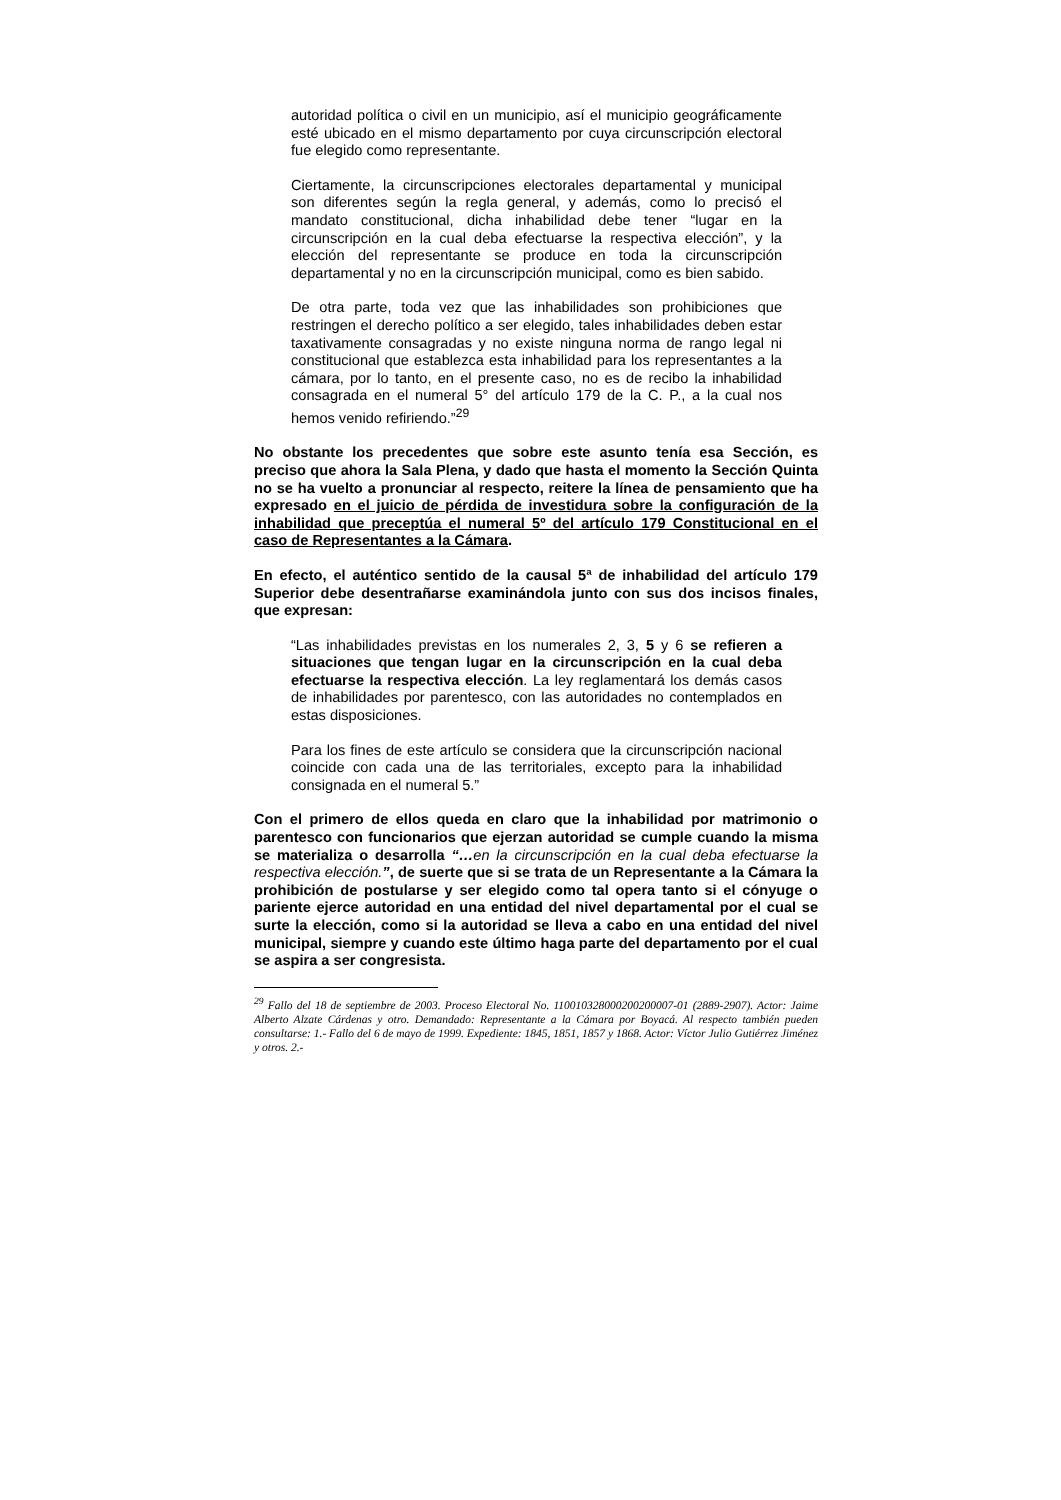autoridad política o civil en un municipio, así el municipio geográficamente esté ubicado en el mismo departamento por cuya circunscripción electoral fue elegido como representante.
Ciertamente, la circunscripciones electorales departamental y municipal son diferentes según la regla general, y además, como lo precisó el mandato constitucional, dicha inhabilidad debe tener “lugar en la circunscripción en la cual deba efectuarse la respectiva elección”, y la elección del representante se produce en toda la circunscripción departamental y no en la circunscripción municipal, como es bien sabido.
De otra parte, toda vez que las inhabilidades son prohibiciones que restringen el derecho político a ser elegido, tales inhabilidades deben estar taxativamente consagradas y no existe ninguna norma de rango legal ni constitucional que establezca esta inhabilidad para los representantes a la cámara, por lo tanto, en el presente caso, no es de recibo la inhabilidad consagrada en el numeral 5° del artículo 179 de la C. P., a la cual nos hemos venido refiriendo.”<sup>29</sup>
No obstante los precedentes que sobre este asunto tenía esa Sección, es preciso que ahora la Sala Plena, y dado que hasta el momento la Sección Quinta no se ha vuelto a pronunciar al respecto, reitere la línea de pensamiento que ha expresado en el juicio de pérdida de investidura sobre la configuración de la inhabilidad que preceptúa el numeral 5º del artículo 179 Constitucional en el caso de Representantes a la Cámara.
En efecto, el auténtico sentido de la causal 5ª de inhabilidad del artículo 179 Superior debe desentrañarse examinándola junto con sus dos incisos finales, que expresan:
“Las inhabilidades previstas en los numerales 2, 3, 5 y 6 se refieren a situaciones que tengan lugar en la circunscripción en la cual deba efectuarse la respectiva elección. La ley reglamentará los demás casos de inhabilidades por parentesco, con las autoridades no contemplados en estas disposiciones.
Para los fines de este artículo se considera que la circunscripción nacional coincide con cada una de las territoriales, excepto para la inhabilidad consignada en el numeral 5.”
Con el primero de ellos queda en claro que la inhabilidad por matrimonio o parentesco con funcionarios que ejerzan autoridad se cumple cuando la misma se materializa o desarrolla “…en la circunscripción en la cual deba efectuarse la respectiva elección.”, de suerte que si se trata de un Representante a la Cámara la prohibición de postularse y ser elegido como tal opera tanto si el cónyuge o pariente ejerce autoridad en una entidad del nivel departamental por el cual se surte la elección, como si la autoridad se lleva a cabo en una entidad del nivel municipal, siempre y cuando este último haga parte del departamento por el cual se aspira a ser congresista.
<sup>29</sup> Fallo del 18 de septiembre de 2003. Proceso Electoral No. 110010328000200200007-01 (2889-2907). Actor: Jaime Alberto Alzate Cárdenas y otro. Demandado: Representante a la Cámara por Boyacá. Al respecto también pueden consultarse: 1.- Fallo del 6 de mayo de 1999. Expediente: 1845, 1851, 1857 y 1868. Actor: Víctor Julio Gutiérrez Jiménez y otros. 2.-